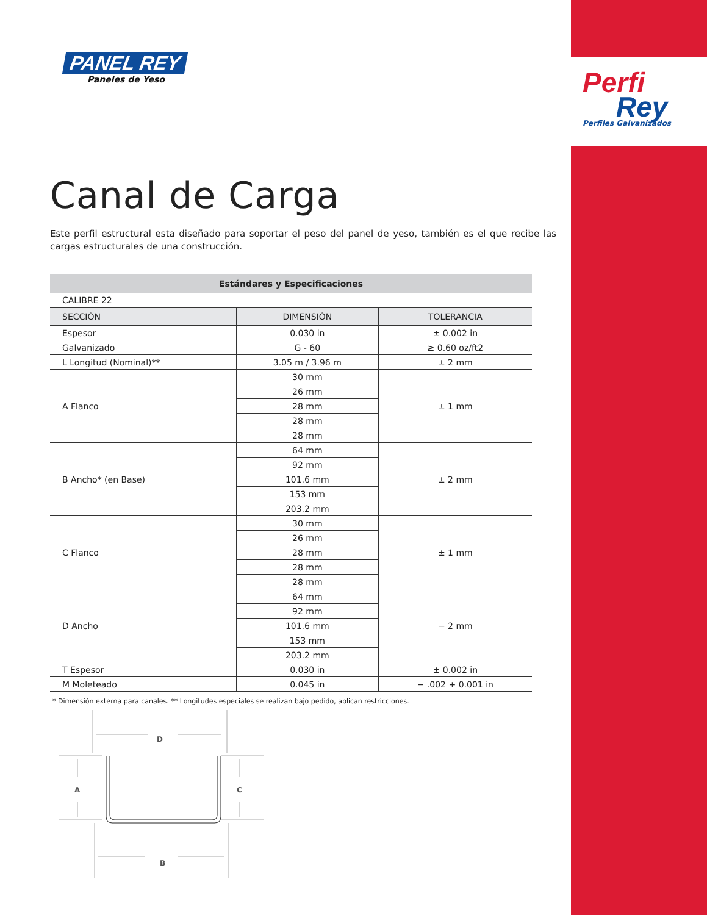PANEL REY
Paneles de Yeso
Perfi
Rey
Perfiles Galvanizados
Canal de Carga
Este perfil estructural esta diseñado para soportar el peso del panel de yeso, también es el que recibe las cargas estructurales de una construcción.
| Estándares y Especificaciones | | |
| CALIBRE 22 | | |
| SECCIÓN | DIMENSIÓN | TOLERANCIA |
| Espesor | 0.030 in | ± 0.002 in |
| Galvanizado | G - 60 | ≥ 0.60 oz/ft2 |
| L Longitud (Nominal)** | 3.05 m / 3.96 m | ± 2 mm |
| A Flanco | 30 mm | ± 1 mm |
| | 26 mm | |
| | 28 mm | |
| | 28 mm | |
| | 28 mm | |
| B Ancho* (en Base) | 64 mm | ± 2 mm |
| | 92 mm | |
| | 101.6 mm | |
| | 153 mm | |
| | 203.2 mm | |
| C Flanco | 30 mm | ± 1 mm |
| | 26 mm | |
| | 28 mm | |
| | 28 mm | |
| | 28 mm | |
| D Ancho | 64 mm | − 2 mm |
| | 92 mm | |
| | 101.6 mm | |
| | 153 mm | |
| | 203.2 mm | |
| T Espesor | 0.030 in | ± 0.002 in |
| M Moleteado | 0.045 in | − .002 + 0.001 in |
* Dimensión externa para canales. ** Longitudes especiales se realizan bajo pedido, aplican restricciones.
D
A
C
B